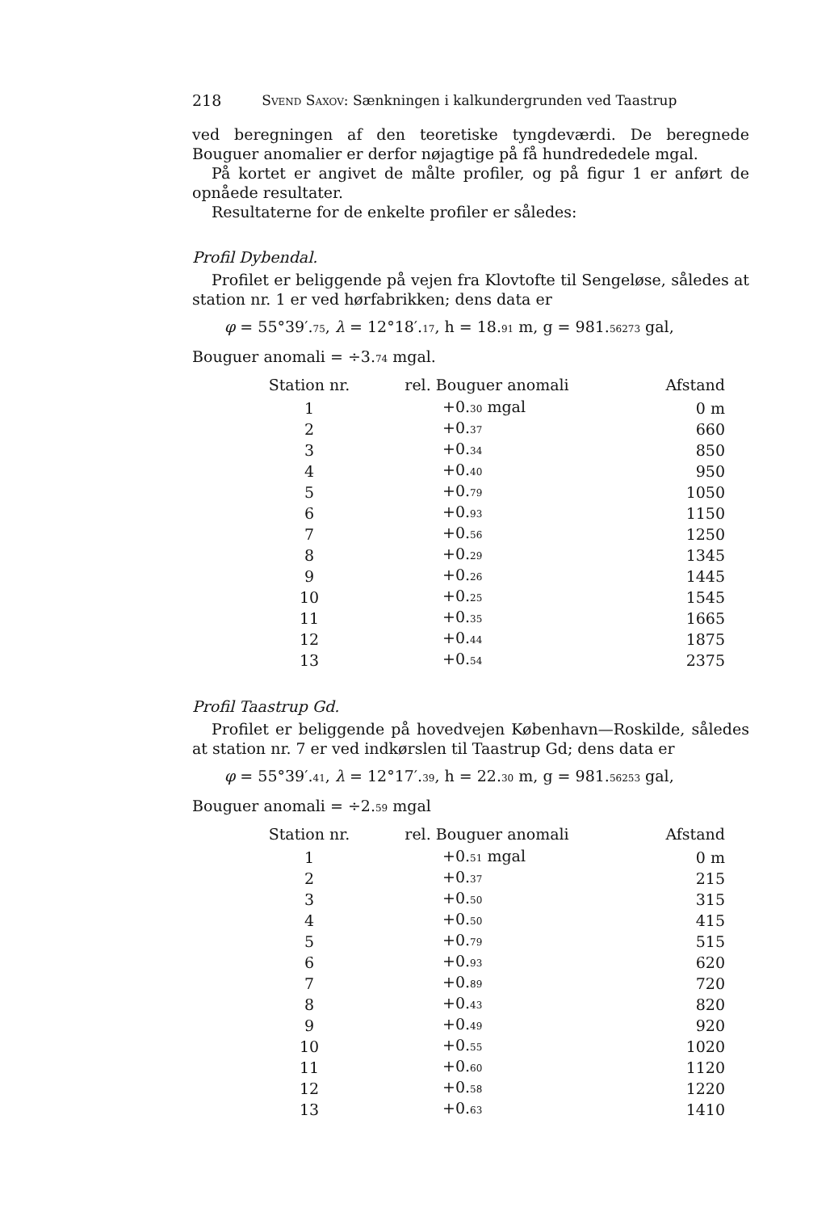218 SVEND SAXOV: Sænkningen i kalkundergrunden ved Taastrup
ved beregningen af den teoretiske tyngdeværdi. De beregnede Bouguer anomalier er derfor nøjagtige på få hundrededele mgal.
På kortet er angivet de målte profiler, og på figur 1 er anført de opnåede resultater.
Resultaterne for de enkelte profiler er således:
Profil Dybendal.
Profilet er beliggende på vejen fra Klovtofte til Sengeløse, således at station nr. 1 er ved hørfabrikken; dens data er
φ = 55°39′.75, λ = 12°18′.17, h = 18.91 m, g = 981.56273 gal,
Bouguer anomali = ÷3.74 mgal.
| Station nr. | rel. Bouguer anomali | Afstand |
| --- | --- | --- |
| 1 | +0. 30 mgal | 0 m |
| 2 | +0. 37 | 660 |
| 3 | +0. 34 | 850 |
| 4 | +0. 40 | 950 |
| 5 | +0. 79 | 1050 |
| 6 | +0. 93 | 1150 |
| 7 | +0. 56 | 1250 |
| 8 | +0. 29 | 1345 |
| 9 | +0. 26 | 1445 |
| 10 | +0. 25 | 1545 |
| 11 | +0. 35 | 1665 |
| 12 | +0. 44 | 1875 |
| 13 | +0. 54 | 2375 |
Profil Taastrup Gd.
Profilet er beliggende på hovedvejen København—Roskilde, således at station nr. 7 er ved indkørslen til Taastrup Gd; dens data er
φ = 55°39′.41, λ = 12°17′.39, h = 22.30 m, g = 981.56253 gal,
Bouguer anomali = ÷2.59 mgal
| Station nr. | rel. Bouguer anomali | Afstand |
| --- | --- | --- |
| 1 | +0. 51 mgal | 0 m |
| 2 | +0. 37 | 215 |
| 3 | +0. 50 | 315 |
| 4 | +0. 50 | 415 |
| 5 | +0. 79 | 515 |
| 6 | +0. 93 | 620 |
| 7 | +0. 89 | 720 |
| 8 | +0. 43 | 820 |
| 9 | +0. 49 | 920 |
| 10 | +0. 55 | 1020 |
| 11 | +0. 60 | 1120 |
| 12 | +0. 58 | 1220 |
| 13 | +0. 63 | 1410 |